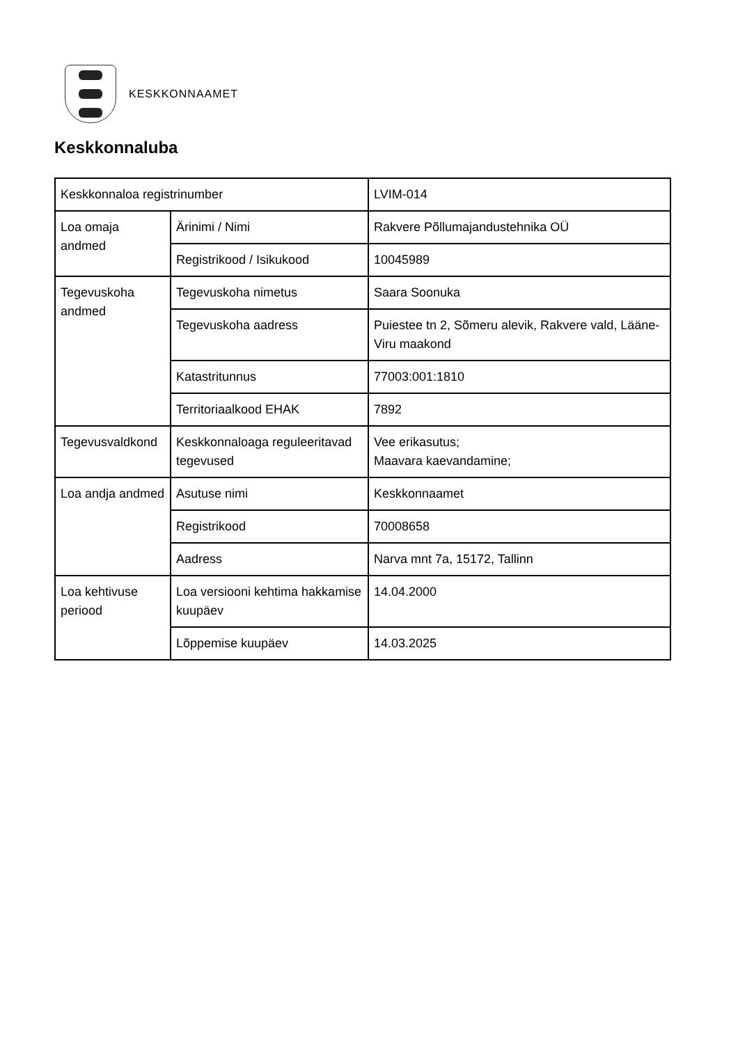KESKKONNAAMET
Keskkonnaluba
| Keskkonnaloa registrinumber | | LVIM-014 |
| Loa omaja andmed | Ärinimi / Nimi | Rakvere Põllumajandustehnika OÜ |
| | Registrikood / Isikukood | 10045989 |
| Tegevuskoha andmed | Tegevuskoha nimetus | Saara Soonuka |
| | Tegevuskoha aadress | Puiestee tn 2, Sõmeru alevik, Rakvere vald, Lääne-Viru maakond |
| | Katastritunnus | 77003:001:1810 |
| | Territoriaalkood EHAK | 7892 |
| Tegevusvaldkond | Keskkonnaloaga reguleeritavad tegevused | Vee erikasutus; Maavara kaevandamine; |
| Loa andja andmed | Asutuse nimi | Keskkonnaamet |
| | Registrikood | 70008658 |
| | Aadress | Narva mnt 7a, 15172, Tallinn |
| Loa kehtivuse periood | Loa versiooni kehtima hakkamise kuupäev | 14.04.2000 |
| | Lõppemise kuupäev | 14.03.2025 |